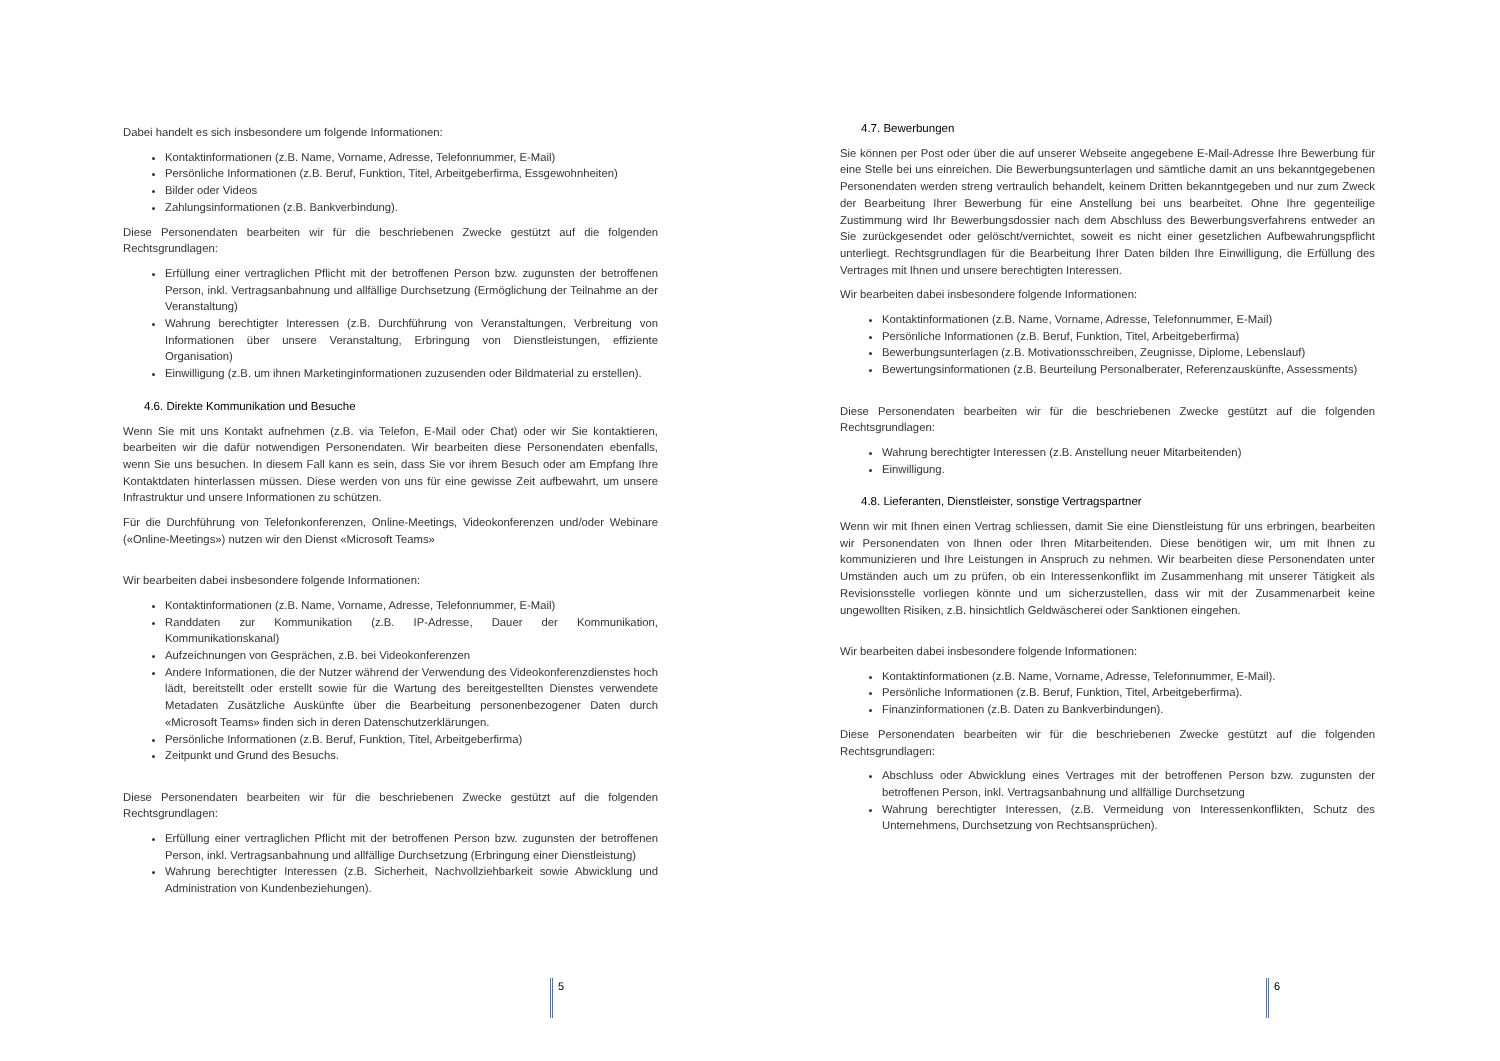Dabei handelt es sich insbesondere um folgende Informationen:
Kontaktinformationen (z.B. Name, Vorname, Adresse, Telefonnummer, E-Mail)
Persönliche Informationen (z.B. Beruf, Funktion, Titel, Arbeitgeberfirma, Essgewohnheiten)
Bilder oder Videos
Zahlungsinformationen (z.B. Bankverbindung).
Diese Personendaten bearbeiten wir für die beschriebenen Zwecke gestützt auf die folgenden Rechtsgrundlagen:
Erfüllung einer vertraglichen Pflicht mit der betroffenen Person bzw. zugunsten der betroffenen Person, inkl. Vertragsanbahnung und allfällige Durchsetzung (Ermöglichung der Teilnahme an der Veranstaltung)
Wahrung berechtigter Interessen (z.B. Durchführung von Veranstaltungen, Verbreitung von Informationen über unsere Veranstaltung, Erbringung von Dienstleistungen, effiziente Organisation)
Einwilligung (z.B. um ihnen Marketinginformationen zuzusenden oder Bildmaterial zu erstellen).
4.6. Direkte Kommunikation und Besuche
Wenn Sie mit uns Kontakt aufnehmen (z.B. via Telefon, E-Mail oder Chat) oder wir Sie kontaktieren, bearbeiten wir die dafür notwendigen Personendaten. Wir bearbeiten diese Personendaten ebenfalls, wenn Sie uns besuchen. In diesem Fall kann es sein, dass Sie vor ihrem Besuch oder am Empfang Ihre Kontaktdaten hinterlassen müssen. Diese werden von uns für eine gewisse Zeit aufbewahrt, um unsere Infrastruktur und unsere Informationen zu schützen.
Für die Durchführung von Telefonkonferenzen, Online-Meetings, Videokonferenzen und/oder Webinare («Online-Meetings») nutzen wir den Dienst «Microsoft Teams»
Wir bearbeiten dabei insbesondere folgende Informationen:
Kontaktinformationen (z.B. Name, Vorname, Adresse, Telefonnummer, E-Mail)
Randdaten zur Kommunikation (z.B. IP-Adresse, Dauer der Kommunikation, Kommunikationskanal)
Aufzeichnungen von Gesprächen, z.B. bei Videokonferenzen
Andere Informationen, die der Nutzer während der Verwendung des Videokonferenzdienstes hoch lädt, bereitstellt oder erstellt sowie für die Wartung des bereitgestellten Dienstes verwendete Metadaten Zusätzliche Auskünfte über die Bearbeitung personenbezogener Daten durch «Microsoft Teams» finden sich in deren Datenschutzerklärungen.
Persönliche Informationen (z.B. Beruf, Funktion, Titel, Arbeitgeberfirma)
Zeitpunkt und Grund des Besuchs.
Diese Personendaten bearbeiten wir für die beschriebenen Zwecke gestützt auf die folgenden Rechtsgrundlagen:
Erfüllung einer vertraglichen Pflicht mit der betroffenen Person bzw. zugunsten der betroffenen Person, inkl. Vertragsanbahnung und allfällige Durchsetzung (Erbringung einer Dienstleistung)
Wahrung berechtigter Interessen (z.B. Sicherheit, Nachvollziehbarkeit sowie Abwicklung und Administration von Kundenbeziehungen).
5
4.7. Bewerbungen
Sie können per Post oder über die auf unserer Webseite angegebene E-Mail-Adresse Ihre Bewerbung für eine Stelle bei uns einreichen. Die Bewerbungsunterlagen und sämtliche damit an uns bekanntgegebenen Personendaten werden streng vertraulich behandelt, keinem Dritten bekanntgegeben und nur zum Zweck der Bearbeitung Ihrer Bewerbung für eine Anstellung bei uns bearbeitet. Ohne Ihre gegenteilige Zustimmung wird Ihr Bewerbungsdossier nach dem Abschluss des Bewerbungsverfahrens entweder an Sie zurückgesendet oder gelöscht/vernichtet, soweit es nicht einer gesetzlichen Aufbewahrungspflicht unterliegt. Rechtsgrundlagen für die Bearbeitung Ihrer Daten bilden Ihre Einwilligung, die Erfüllung des Vertrages mit Ihnen und unsere berechtigten Interessen.
Wir bearbeiten dabei insbesondere folgende Informationen:
Kontaktinformationen (z.B. Name, Vorname, Adresse, Telefonnummer, E-Mail)
Persönliche Informationen (z.B. Beruf, Funktion, Titel, Arbeitgeberfirma)
Bewerbungsunterlagen (z.B. Motivationsschreiben, Zeugnisse, Diplome, Lebenslauf)
Bewertungsinformationen (z.B. Beurteilung Personalberater, Referenzauskünfte, Assessments)
Diese Personendaten bearbeiten wir für die beschriebenen Zwecke gestützt auf die folgenden Rechtsgrundlagen:
Wahrung berechtigter Interessen (z.B. Anstellung neuer Mitarbeitenden)
Einwilligung.
4.8. Lieferanten, Dienstleister, sonstige Vertragspartner
Wenn wir mit Ihnen einen Vertrag schliessen, damit Sie eine Dienstleistung für uns erbringen, bearbeiten wir Personendaten von Ihnen oder Ihren Mitarbeitenden. Diese benötigen wir, um mit Ihnen zu kommunizieren und Ihre Leistungen in Anspruch zu nehmen. Wir bearbeiten diese Personendaten unter Umständen auch um zu prüfen, ob ein Interessenkonflikt im Zusammenhang mit unserer Tätigkeit als Revisionsstelle vorliegen könnte und um sicherzustellen, dass wir mit der Zusammenarbeit keine ungewollten Risiken, z.B. hinsichtlich Geldwäscherei oder Sanktionen eingehen.
Wir bearbeiten dabei insbesondere folgende Informationen:
Kontaktinformationen (z.B. Name, Vorname, Adresse, Telefonnummer, E-Mail).
Persönliche Informationen (z.B. Beruf, Funktion, Titel, Arbeitgeberfirma).
Finanzinformationen (z.B. Daten zu Bankverbindungen).
Diese Personendaten bearbeiten wir für die beschriebenen Zwecke gestützt auf die folgenden Rechtsgrundlagen:
Abschluss oder Abwicklung eines Vertrages mit der betroffenen Person bzw. zugunsten der betroffenen Person, inkl. Vertragsanbahnung und allfällige Durchsetzung
Wahrung berechtigter Interessen, (z.B. Vermeidung von Interessenkonflikten, Schutz des Unternehmens, Durchsetzung von Rechtsansprüchen).
6